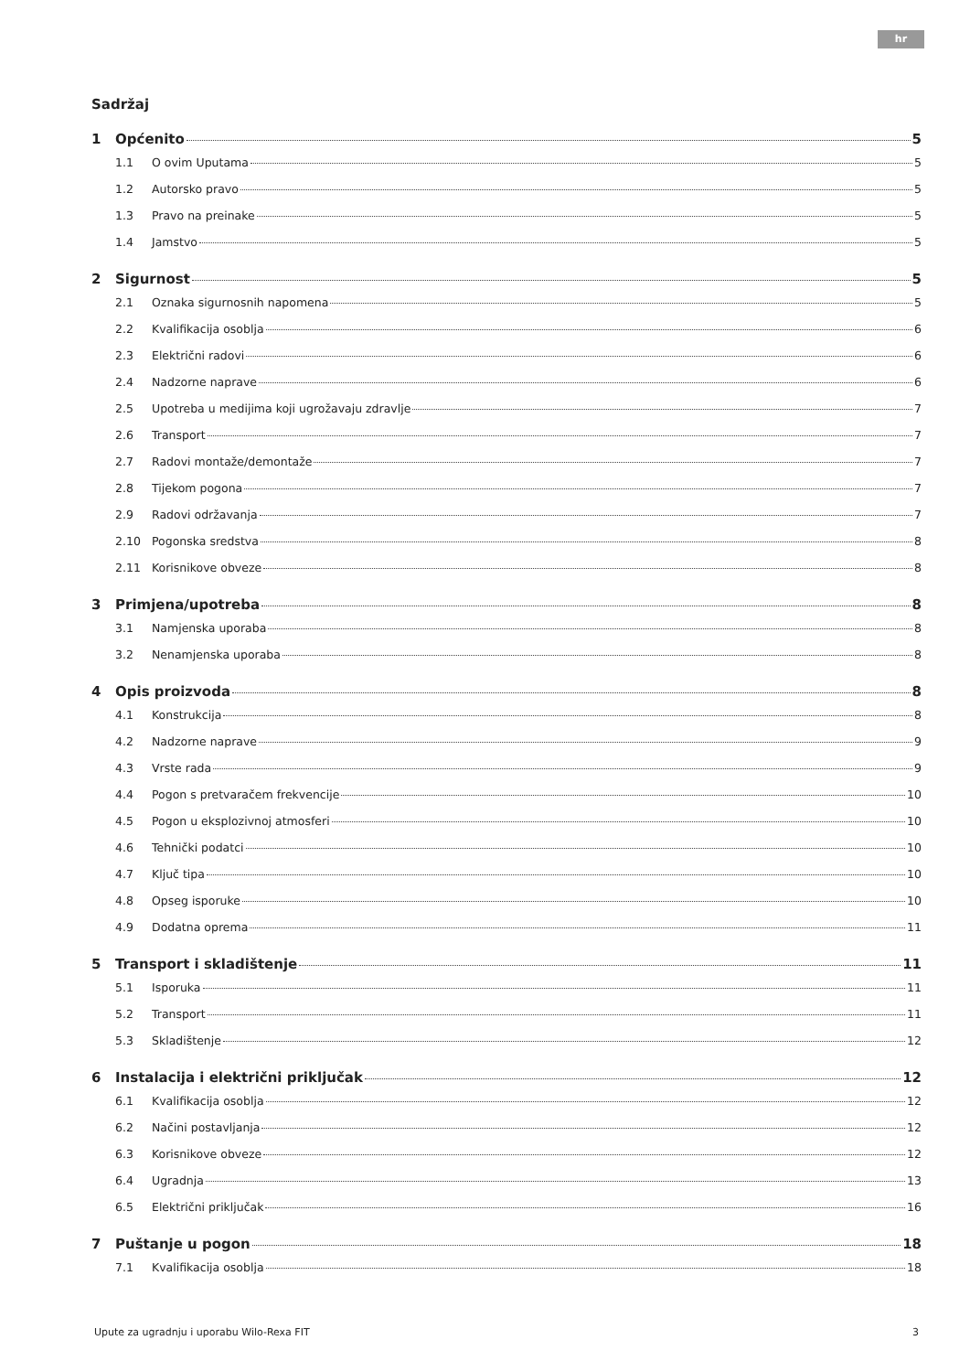hr
Sadržaj
1 Općenito 5
1.1 O ovim Uputama 5
1.2 Autorsko pravo 5
1.3 Pravo na preinake 5
1.4 Jamstvo 5
2 Sigurnost 5
2.1 Oznaka sigurnosnih napomena 5
2.2 Kvalifikacija osoblja 6
2.3 Električni radovi 6
2.4 Nadzorne naprave 6
2.5 Upotreba u medijima koji ugrožavaju zdravlje 7
2.6 Transport 7
2.7 Radovi montaže/demontaže 7
2.8 Tijekom pogona 7
2.9 Radovi održavanja 7
2.10 Pogonska sredstva 8
2.11 Korisnikove obveze 8
3 Primjena/upotreba 8
3.1 Namjenska uporaba 8
3.2 Nenamjenska uporaba 8
4 Opis proizvoda 8
4.1 Konstrukcija 8
4.2 Nadzorne naprave 9
4.3 Vrste rada 9
4.4 Pogon s pretvaračem frekvencije 10
4.5 Pogon u eksplozivnoj atmosferi 10
4.6 Tehnički podatci 10
4.7 Ključ tipa 10
4.8 Opseg isporuke 10
4.9 Dodatna oprema 11
5 Transport i skladištenje 11
5.1 Isporuka 11
5.2 Transport 11
5.3 Skladištenje 12
6 Instalacija i električni priključak 12
6.1 Kvalifikacija osoblja 12
6.2 Načini postavljanja 12
6.3 Korisnikove obveze 12
6.4 Ugradnja 13
6.5 Električni priključak 16
7 Puštanje u pogon 18
7.1 Kvalifikacija osoblja 18
Upute za ugradnju i uporabu Wilo-Rexa FIT 3